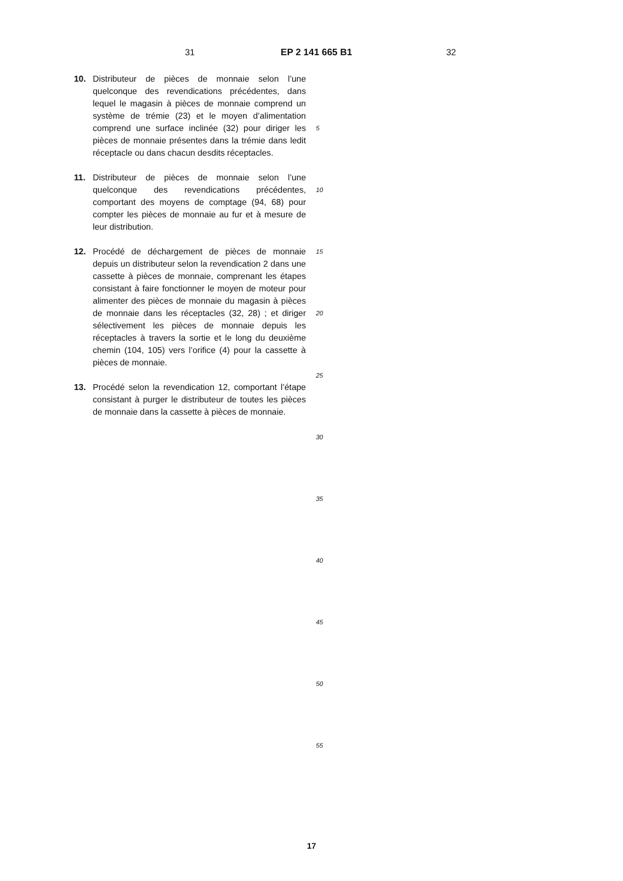31 EP 2 141 665 B1 32
10. Distributeur de pièces de monnaie selon l’une quelconque des revendications précédentes, dans lequel le magasin à pièces de monnaie comprend un système de trémie (23) et le moyen d’alimentation comprend une surface inclinée (32) pour diriger les pièces de monnaie présentes dans la trémie dans ledit réceptacle ou dans chacun desdits réceptacles.
11. Distributeur de pièces de monnaie selon l’une quelconque des revendications précédentes, comportant des moyens de comptage (94, 68) pour compter les pièces de monnaie au fur et à mesure de leur distribution.
12. Procédé de déchargement de pièces de monnaie depuis un distributeur selon la revendication 2 dans une cassette à pièces de monnaie, comprenant les étapes consistant à faire fonctionner le moyen de moteur pour alimenter des pièces de monnaie du magasin à pièces de monnaie dans les réceptacles (32, 28) ; et diriger sélectivement les pièces de monnaie depuis les réceptacles à travers la sortie et le long du deuxième chemin (104, 105) vers l’orifice (4) pour la cassette à pièces de monnaie.
13. Procédé selon la revendication 12, comportant l’étape consistant à purger le distributeur de toutes les pièces de monnaie dans la cassette à pièces de monnaie.
5
10
15
20
25
30
35
40
45
50
55
17